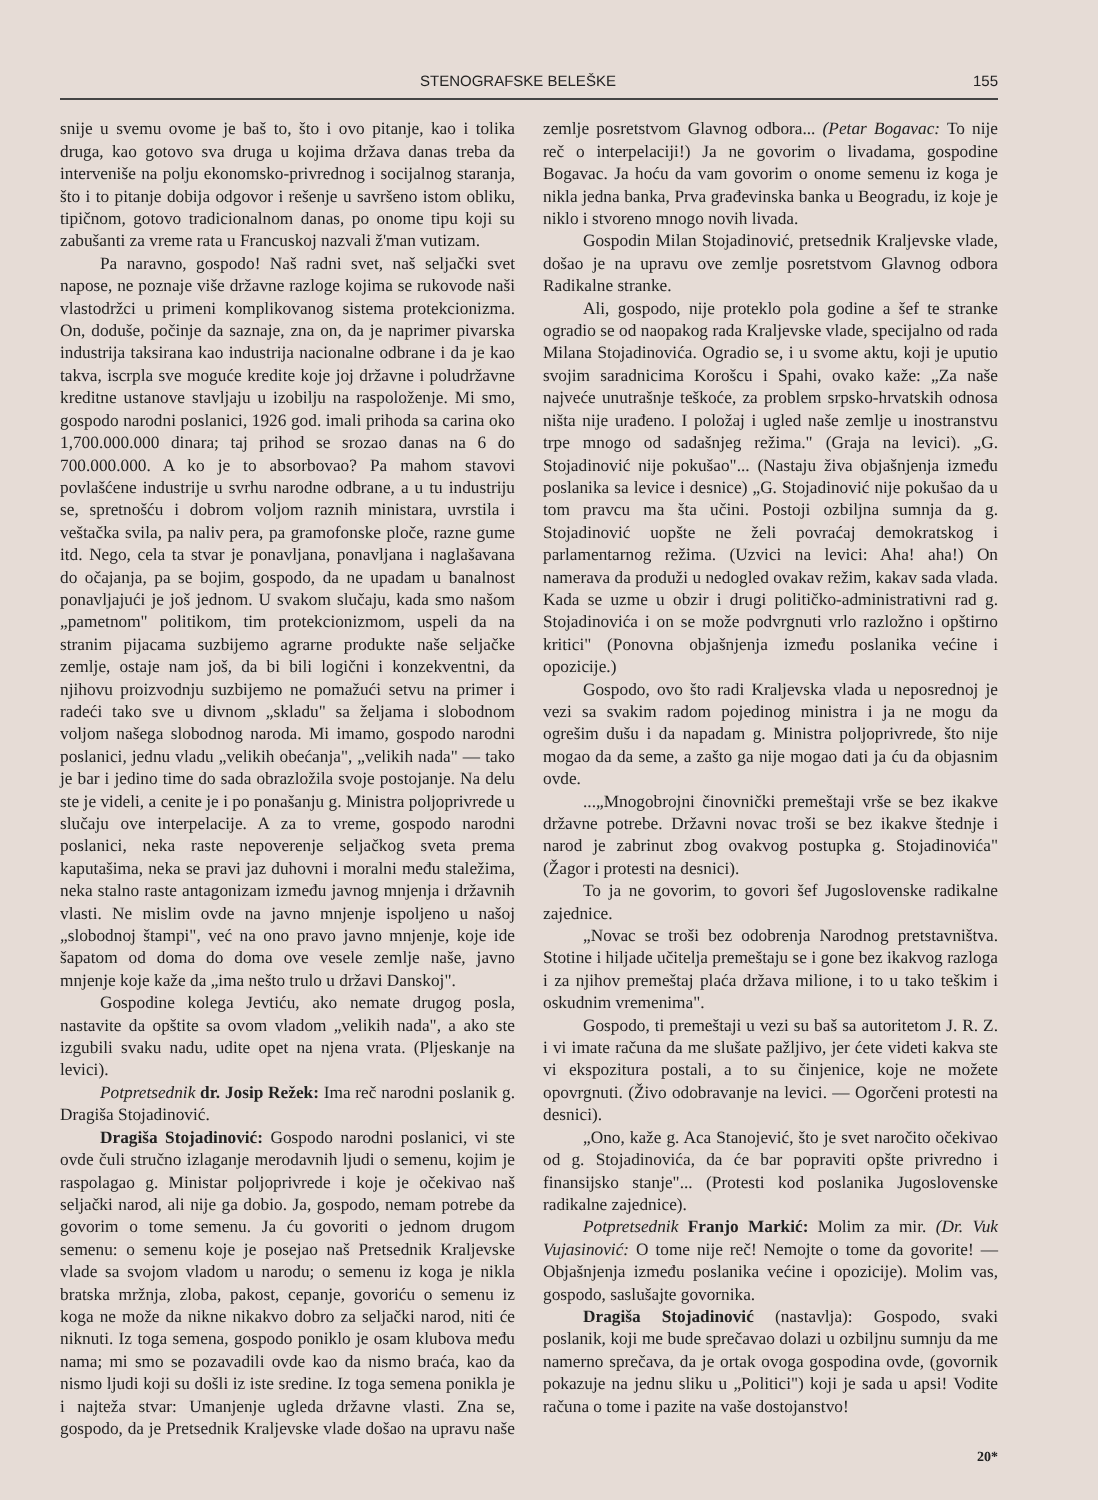STENOGRAFSKE BELEŠKE 155
snije u svemu ovome je baš to, što i ovo pitanje, kao i tolika druga, kao gotovo sva druga u kojima država danas treba da interveniše na polju ekonomsko-privrednog i socijalnog staranja, što i to pitanje dobija odgovor i rešenje u savršeno istom obliku, tipičnom, gotovo tradicionalnom danas, po onome tipu koji su zabušanti za vreme rata u Francuskoj nazvali ž'man vutizam.
Pa naravno, gospodo! Naš radni svet, naš seljački svet napose, ne poznaje više državne razloge kojima se rukovode naši vlastodržci u primeni komplikovanog sistema protekcionizma. On, doduše, počinje da saznaje, zna on, da je naprimer pivarska industrija taksirana kao industrija nacionalne odbrane i da je kao takva, iscrpla sve moguće kredite koje joj državne i poludržavne kreditne ustanove stavljaju u izobilju na raspoloženje. Mi smo, gospodo narodni poslanici, 1926 god. imali prihoda sa carina oko 1,700.000.000 dinara; taj prihod se srozao danas na 6 do 700.000.000. A ko je to absorbovao? Pa mahom stavovi povlašćene industrije u svrhu narodne odbrane, a u tu industriju se, spretnošću i dobrom voljom raznih ministara, uvrstila i veštačka svila, pa naliv pera, pa gramofonske ploče, razne gume itd. Nego, cela ta stvar je ponavljana, ponavljana i naglašavana do očajanja, pa se bojim, gospodo, da ne upadam u banalnost ponavljajući je još jednom. U svakom slučaju, kada smo našom „pametnom" politikom, tim protekcionizmom, uspeli da na stranim pijacama suzbijemo agrarne produkte naše seljačke zemlje, ostaje nam još, da bi bili logični i konzekventni, da njihovu proizvodnju suzbijemo ne pomažući setvu na primer i radeći tako sve u divnom „skladu" sa željama i slobodnom voljom našega slobodnog naroda. Mi imamo, gospodo narodni poslanici, jednu vladu „velikih obećanja", „velikih nada" — tako je bar i jedino time do sada obrazložila svoje postojanje. Na delu ste je videli, a cenite je i po ponašanju g. Ministra poljoprivrede u slučaju ove interpelacije. A za to vreme, gospodo narodni poslanici, neka raste nepoverenje seljačkog sveta prema kaputašima, neka se pravi jaz duhovni i moralni među staležima, neka stalno raste antagonizam između javnog mnjenja i državnih vlasti. Ne mislim ovde na javno mnjenje ispoljeno u našoj „slobodnoj štampi", već na ono pravo javno mnjenje, koje ide šapatom od doma do doma ove vesele zemlje naše, javno mnjenje koje kaže da „ima nešto trulo u državi Danskoj".
Gospodine kolega Jevtiću, ako nemate drugog posla, nastavite da opštite sa ovom vladom „velikih nada", a ako ste izgubili svaku nadu, udite opet na njena vrata. (Pljeskanje na levici).
Potpretsednik dr. Josip Režek: Ima reč narodni poslanik g. Dragiša Stojadinović.
Dragiša Stojadinović: Gospodo narodni poslanici, vi ste ovde čuli stručno izlaganje merodavnih ljudi o semenu, kojim je raspolagao g. Ministar poljoprivrede i koje je očekivao naš seljački narod, ali nije ga dobio. Ja, gospodo, nemam potrebe da govorim o tome semenu. Ja ću govoriti o jednom drugom semenu: o semenu koje je posejao naš Pretsednik Kraljevske vlade sa svojom vladom u narodu; o semenu iz koga je nikla bratska mržnja, zloba, pakost, cepanje, govoriću o semenu iz koga ne može da nikne nikakvo dobro za seljački narod, niti će niknuti. Iz toga semena, gospodo poniklo je osam klubova među nama; mi smo se pozavadili ovde kao da nismo braća, kao da nismo ljudi koji su došli iz iste sredine. Iz toga semena ponikla je i najteža stvar: Umanjenje ugleda državne vlasti. Zna se, gospodo, da je Pretsednik Kraljevske vlade došao na upravu naše zemlje posretstvom Glavnog odbora... (Petar Bogavac: To nije reč o interpelaciji!) Ja ne govorim o livadama, gospodine Bogavac. Ja hoću da vam govorim o onome semenu iz koga je nikla jedna banka, Prva građevinska banka u Beogradu, iz koje je niklo i stvoreno mnogo novih livada.
Gospodin Milan Stojadinović, pretsednik Kraljevske vlade, došao je na upravu ove zemlje posretstvom Glavnog odbora Radikalne stranke.
Ali, gospodo, nije proteklo pola godine a šef te stranke ogradio se od naopakog rada Kraljevske vlade, specijalno od rada Milana Stojadinovića. Ogradio se, i u svome aktu, koji je uputio svojim saradnicima Korošcu i Spahi, ovako kaže: „Za naše najveće unutrašnje teškoće, za problem srpsko-hrvatskih odnosa ništa nije urađeno. I položaj i ugled naše zemlje u inostranstvu trpe mnogo od sadašnjeg režima." (Graja na levici). „G. Stojadinović nije pokušao"... (Nastaju živa objašnjenja između poslanika sa levice i desnice) „G. Stojadinović nije pokušao da u tom pravcu ma šta učini. Postoji ozbiljna sumnja da g. Stojadinović uopšte ne želi povraćaj demokratskog i parlamentarnog režima. (Uzvici na levici: Aha! aha!) On namerava da produži u nedogled ovakav režim, kakav sada vlada. Kada se uzme u obzir i drugi političko-administrativni rad g. Stojadinovića i on se može podvrgnuti vrlo razložno i opštirno kritici" (Ponovna objašnjenja između poslanika većine i opozicije.)
Gospodo, ovo što radi Kraljevska vlada u neposrednoj je vezi sa svakim radom pojedinog ministra i ja ne mogu da ogrešim dušu i da napadam g. Ministra poljoprivrede, što nije mogao da da seme, a zašto ga nije mogao dati ja ću da objasnim ovde.
...„Mnogobrojni činovnički premeštaji vrše se bez ikakve državne potrebe. Državni novac troši se bez ikakve štednje i narod je zabrinut zbog ovakvog postupka g. Stojadinovića" (Žagor i protesti na desnici).
To ja ne govorim, to govori šef Jugoslovenske radikalne zajednice.
„Novac se troši bez odobrenja Narodnog pretstavništva. Stotine i hiljade učitelja premeštaju se i gone bez ikakvog razloga i za njihov premeštaj plaća država milione, i to u tako teškim i oskudnim vremenima".
Gospodo, ti premeštaji u vezi su baš sa autoritetom J. R. Z. i vi imate računa da me slušate pažljivo, jer ćete videti kakva ste vi ekspozitura postali, a to su činjenice, koje ne možete opovrgnuti. (Živo odobravanje na levici. — Ogorčeni protesti na desnici).
„Ono, kaže g. Aca Stanojević, što je svet naročito očekivao od g. Stojadinovića, da će bar popraviti opšte privredno i finansijsko stanje"... (Protesti kod poslanika Jugoslovenske radikalne zajednice).
Potpretsednik Franjo Markić: Molim za mir. (Dr. Vuk Vujasinović: O tome nije reč! Nemojte o tome da govorite! — Objašnjenja između poslanika većine i opozicije). Molim vas, gospodo, saslušajte govornika.
Dragiša Stojadinović (nastavlja): Gospodo, svaki poslanik, koji me bude sprečavao dolazi u ozbiljnu sumnju da me namerno sprečava, da je ortak ovoga gospodina ovde, (govornik pokazuje na jednu sliku u „Politici") koji je sada u apsi! Vodite računa o tome i pazite na vaše dostojanstvo!
20*